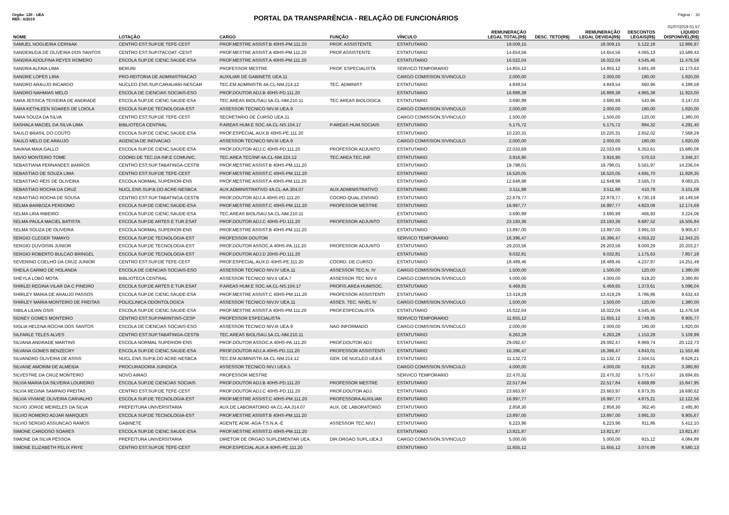Orgão: 120 - UEA Página - 30
PORTAL DA TRANSPARÊNCIA - RELAÇÃO DE FUNCIONÁRIOS
REF.: 6/2019
01/07/2019 01:57
| NOME | LOTAÇÃO | CARGO | FUNÇÃO | VÍNCULO | REMUNERAÇÃO LEGAL TOTAL(R$) | DESC. TETO(R$) | REMUNERAÇÃO LEGAL DEVIDA(R$) | DESCONTOS LEGAIS(R$) | LÍQUIDO DISPONÍVEL(R$) |
| --- | --- | --- | --- | --- | --- | --- | --- | --- | --- |
| SAMUEL NOGUEIRA CERNIAK | CENTRO EST.SUP.DE TEFE-CEST | PROF.MESTRE ASSIST.B 40HS-PM.111.20 | PROF. ASSISTENTE | ESTATUTARIO | 18.009,15 | | 18.009,15 | 5.122,18 | 12.886,97 |
| SANDERLEIA DE OLIVEIRA DOS SANTOS | CENTRO EST.SUP.ITACOAT.-CESIT | PROF.MESTRE ASSIST.A 40HS-PM.111.20 | PROF.ASSISTENTE | ESTATUTARIO | 14.654,56 | | 14.654,56 | 4.065,13 | 10.589,43 |
| SANDRA ADOLFINA REYES ROMERO | ESCOLA SUP.DE CIENC.SAUDE-ESA | PROF.MESTRE ASSIST.A 40HS-PM.111.20 | | ESTATUTARIO | 16.022,04 | | 16.022,04 | 4.545,46 | 11.476,58 |
| SANDRA ALFAIA LIMA | BERURI | PROFESSOR MESTRE | PROF. ESPECIALISTA | SERVICO TEMPORARIO | 14.855,12 | | 14.855,12 | 3.681,49 | 11.173,63 |
| SANDRE LOPES LIRA | PRO-REITORIA DE ADMINISTRACAO | AUXILIAR DE GABINETE UEA.11 | | CARGO COMISSION.S/VINCULO | 2.000,00 | | 2.000,00 | 180,00 | 1.820,00 |
| SANDRO ARAUJO RICARDO | NUCLEO ENS.SUP.CARAUARI-NESCAR | TEC.EM ADMINISTR.4A.CL-NM.214.12 | TEC. ADMINIST | ESTATUTARIO | 4.849,54 | | 4.849,54 | 660,96 | 4.188,58 |
| SANDRO NAHMIAS MELO | ESCOLA DE CIENCIAS SOCIAIS-ESO | PROF.DOUTOR ADJ.B 40HS-PD.111.20 | | ESTATUTARIO | 16.888,38 | | 16.888,38 | 4.965,38 | 11.923,00 |
| SARA JESSICA TEIXEIRA DE ANDRADE | ESCOLA SUP.DE CIENC.SAUDE-ESA | TEC.AREAS BIOL/SAU.5A.CL-NM.210.11 | TEC AREAS BIOLOGICA | ESTATUTARIO | 3.690,99 | | 3.690,99 | 543,96 | 3.147,03 |
| SARA KETHLEEN SOARES DE LOIOLA | ESCOLA SUP.DE TECNOLOGIA-EST | ASSESSOR TECNICO NIV.III UEA.9 | | CARGO COMISSION.S/VINCULO | 2.000,00 | | 2.000,00 | 180,00 | 1.820,00 |
| SARA SOUZA DA SILVA | CENTRO EST.SUP.DE TEFE-CEST | SECRETARIO DE CURSO UEA.11 | | CARGO COMISSION.S/VINCULO | 1.500,00 | | 1.500,00 | 120,00 | 1.380,00 |
| SASHALA MACIEL DA SILVA LIMA | BIBLIOTECA CENTRAL | P.AREAS HUM.E SOC.4A.CL-NS.104.17 | P.AREAS HUM.SOCIAIS | ESTATUTARIO | 5.175,72 | | 5.175,72 | 884,32 | 4.291,40 |
| SAULO BRASIL DO COUTO | ESCOLA SUP.DE CIENC.SAUDE-ESA | PROF.ESPECIAL.AUX.B 40HS-PE.111.20 | | ESTATUTARIO | 10.220,31 | | 10.220,31 | 2.652,02 | 7.568,29 |
| SAULO MELO DE ARAUJO | AGENCIA DE INOVACAO | ASSESSOR TECNICO NIV.III UEA.9 | | CARGO COMISSION.S/VINCULO | 2.000,00 | | 2.000,00 | 180,00 | 1.820,00 |
| SAVANA MAIA GALLO | ESCOLA SUP.DE CIENC.SAUDE-ESA | PROF.DOUTOR ADJ.C 40HS-PD.111.20 | PROFESSOR ADJUNTO | ESTATUTARIO | 22.033,69 | | 22.033,69 | 6.353,61 | 15.680,08 |
| SAVIO MONTEIRO TOME | COORD.DE TEC.DA INF.E COMUNIC. | TEC.AREA TEC/INF.4A.CL-NM.224.12 | TEC.AREA TEC.INF. | ESTATUTARIO | 3.916,90 | | 3.916,90 | 570,53 | 3.346,37 |
| SEBASTIANA FERNANDES BARROS | CENTRO EST.SUP.TABATINGA-CESTB | PROF.MESTRE ASSIST.B 40HS-PM.111.20 | | ESTATUTARIO | 19.798,01 | | 19.798,01 | 5.561,97 | 14.236,04 |
| SEBASTIAO DE SOUZA LIMA | CENTRO EST.SUP.DE TEFE-CEST | PROF.MESTRE ASSIST.C 40HS-PM.111.20 | | ESTATUTARIO | 16.520,05 | | 16.520,05 | 4.691,70 | 11.828,35 |
| SEBASTIAO REIS DE OLIVEIRA | ESCOLA NORMAL SUPERIOR-ENS | PROF.MESTRE ASSIST.A 40HS-PM.111.20 | | ESTATUTARIO | 12.648,98 | | 12.648,98 | 3.565,73 | 9.083,25 |
| SEBASTIAO ROCHA DA CRUZ | NUCL.ENS.SUP.B.DO ACRE-NESBCA | AUX.ADMINISTRATIVO 4A.CL-AA.304.07 | AUX.ADMINISTRATIVO | ESTATUTARIO | 3.511,88 | | 3.511,88 | 410,79 | 3.101,09 |
| SEBASTIAO ROCHA DE SOUSA | CENTRO EST.SUP.TABATINGA-CESTB | PROF.DOUTOR ADJ.A 40HS-PD.111.20 | COORD.QUAL.ENSINO | ESTATUTARIO | 22.879,77 | | 22.879,77 | 6.730,19 | 16.149,58 |
| SELMA BARBOZA PERDOMO | ESCOLA SUP.DE CIENC.SAUDE-ESA | PROF.MESTRE ASSIST.C 40HS-PM.111.20 | PROFESSOR MESTRE | ESTATUTARIO | 16.997,77 | | 16.997,77 | 4.823,08 | 12.174,69 |
| SELMA LIRA RIBEIRO | ESCOLA SUP.DE CIENC.SAUDE-ESA | TEC.AREAS BIOL/SAU.5A.CL-NM.210.11 | | ESTATUTARIO | 3.690,99 | | 3.690,99 | 466,93 | 3.224,06 |
| SELMA PAULA MACIEL BATISTA | ESCOLA SUP.DE ARTES E TUR.ESAT | PROF.DOUTOR ADJ.C 40HS-PD.111.20 | PROFESSOR ADJUNTO | ESTATUTARIO | 23.193,36 | | 23.193,36 | 6.687,52 | 16.505,84 |
| SELMA SOUZA DE OLIVEIRA | ESCOLA NORMAL SUPERIOR-ENS | PROF.MESTRE ASSIST.B 40HS-PM.111.20 | | ESTATUTARIO | 13.897,00 | | 13.897,00 | 3.991,33 | 9.905,67 |
| SERGIO CLEGER TAMAYO | ESCOLA SUP.DE TECNOLOGIA-EST | PROFESSOR DOUTOR | | SERVICO TEMPORARIO | 16.396,47 | | 16.396,47 | 4.053,22 | 12.343,25 |
| SERGIO DUVOISIN JUNIOR | ESCOLA SUP.DE TECNOLOGIA-EST | PROF.DOUTOR ASSOC.A 40HS-PA.111.20 | PROFESSOR ADJUNTO | ESTATUTARIO | 29.203,56 | | 29.203,56 | 9.000,29 | 20.203,27 |
| SERGIO ROBERTO BULCAO BRINGEL | ESCOLA SUP.DE TECNOLOGIA-EST | PROF.DOUTOR ADJ.D 20HS-PD.111.20 | | ESTATUTARIO | 9.032,81 | | 9.032,81 | 1.175,63 | 7.857,18 |
| SEVERINO COELHO DA CRUZ JUNIOR | CENTRO EST.SUP.DE TEFE-CEST | PROF.ESPECIAL.AUX.D 40HS-PE.111.20 | COORD. DE CURSO | ESTATUTARIO | 18.489,46 | | 18.489,46 | 4.237,97 | 14.251,49 |
| SHEILA CARMO DE HOLANDA | ESCOLA DE CIENCIAS SOCIAIS-ESO | ASSESSOR TECNICO NIV.IV UEA.11 | ASSESSOR TEC.N. IV | CARGO COMISSION.S/VINCULO | 1.500,00 | | 1.500,00 | 120,00 | 1.380,00 |
| SHEYLA LOBO MOTA | BIBLIOTECA CENTRAL | ASSESSOR TECNICO NIV.II UEA.7 | ASSESSOR TEC NIV II | CARGO COMISSION.S/VINCULO | 4.000,00 | | 4.000,00 | 619,20 | 3.380,80 |
| SHIRLEI REGINA VILAR DA C PINEIRO | ESCOLA SUP.DE ARTES E TUR.ESAT | P.AREAS HUM.E SOC.4A.CL-NS.104.17 | PROFIS.AREA HUM/SOC. | ESTATUTARIO | 6.469,65 | | 6.469,65 | 1.373,61 | 5.096,04 |
| SHIRLEY MARIA DE ARAUJO PASSOS | ESCOLA SUP.DE CIENC.SAUDE-ESA | PROF.MESTRE ASSIST.C 40HS-PM.111.20 | PROFESSOR ASSISTENTI | ESTATUTARIO | 13.419,29 | | 13.419,29 | 3.786,86 | 9.632,43 |
| SHIRLEY MARIA MONTEIRO DE FREITAS | POLICLINICA ODONTOLOGICA | ASSESSOR TECNICO NIV.IV UEA.11 | ASSES. TEC. NIVEL IV | CARGO COMISSION.S/VINCULO | 1.500,00 | | 1.500,00 | 120,00 | 1.380,00 |
| SIBILA LILIAN OSIS | ESCOLA SUP.DE CIENC.SAUDE-ESA | PROF.MESTRE ASSIST.A 40HS-PM.111.20 | PROF.ESPECIALISTA | ESTATUTARIO | 16.022,04 | | 16.022,04 | 4.545,46 | 11.476,58 |
| SIDNEY GOMES MONTEIRO | CENTRO EST.SUP.PARINTINS-CESP | PROFESSOR ESPECIALISTA | | SERVICO TEMPORARIO | 11.655,12 | | 11.655,12 | 2.749,35 | 8.905,77 |
| SIGLIA HELENA ROCHA DOS SANTOS | ESCOLA DE CIENCIAS SOCIAIS-ESO | ASSESSOR TECNICO NIV.III UEA.9 | NAO INFORMADO | CARGO COMISSION.S/VINCULO | 2.000,00 | | 2.000,00 | 180,00 | 1.820,00 |
| SILFARLE TELES ALVES | CENTRO EST.SUP.TABATINGA-CESTB | TEC.AREAS BIOL/SAU.5A.CL-NM.210.11 | | ESTATUTARIO | 6.263,28 | | 6.263,28 | 1.153,29 | 5.109,99 |
| SILVANA ANDRADE MARTINS | ESCOLA NORMAL SUPERIOR-ENS | PROF.DOUTOR ASSOC.A 40HS-PA.111.20 | PROF.DOUTOR ADJ. | ESTATUTARIO | 29.092,47 | | 29.092,47 | 8.969,74 | 20.122,73 |
| SILVANA GOMES BENZECRY | ESCOLA SUP.DE CIENC.SAUDE-ESA | PROF.DOUTOR ADJ.A 40HS-PD.111.20 | PROFESSOR ASSISTENTI | ESTATUTARIO | 16.396,47 | | 16.396,47 | 4.843,01 | 11.553,46 |
| SILVANDRO OLIVEIRA DE ASSIS | NUCL.ENS.SUP.B.DO ACRE-NESBCA | TEC.EM ADMINISTR.4A.CL-NM.214.12 | GER. DE NUCLEO UEA 6 | ESTATUTARIO | 11.132,72 | | 11.132,72 | 2.504,51 | 8.628,21 |
| SILVANE AMORIM DE ALMEIDA | PROCURADORIA JURIDICA | ASSESSOR TECNICO NIV.I UEA.5 | | CARGO COMISSION.S/VINCULO | 4.000,00 | | 4.000,00 | 619,20 | 3.380,80 |
| SILVESTRE DA CRUZ MONTEIRO | NOVO AIRAO | PROFESSOR MESTRE | | SERVICO TEMPORARIO | 22.470,32 | | 22.470,32 | 5.775,67 | 16.694,65 |
| SILVIA MARIA DA SILVEIRA LOUREIRO | ESCOLA SUP.DE CIENCIAS SOCIAIS | PROF.DOUTOR ADJ.B 40HS-PD.111.20 | PROFESSOR MESTRE | ESTATUTARIO | 22.517,84 | | 22.517,84 | 6.669,89 | 15.847,95 |
| SILVIA REGINA SAMPAIO FREITAS | CENTRO EST.SUP.DE TEFE-CEST | PROF.DOUTOR ADJ.C 40HS-PD.111.20 | PROF.DOUTOR ADJ. | ESTATUTARIO | 23.663,97 | | 23.663,97 | 6.973,35 | 16.690,62 |
| SILVIA VIVIANE OLIVEIRA CARVALHO | ESCOLA SUP.DE TECNOLOGIA-EST | PROF.MESTRE ASSIST.C 40HS-PM.111.20 | PROFESSORA AUXILIAR | ESTATUTARIO | 16.997,77 | | 16.997,77 | 4.875,21 | 12.122,56 |
| SILVIO JORGE MEIRELES DA SILVA | PREFEITURA UNIVERSITARIA | AUX.DE LABORATORIO 4A.CL-AA.314.07 | AUX. DE LABORATORIO | ESTATUTARIO | 2.858,30 | | 2.858,30 | 362,40 | 2.495,90 |
| SILVIO ROMERO ADJAR MARQUES | ESCOLA SUP.DE TECNOLOGIA-EST | PROF.MESTRE ASSIST.B 40HS-PM.111.20 | | ESTATUTARIO | 13.897,00 | | 13.897,00 | 3.991,33 | 9.905,67 |
| SILVIO SERGIO ASSUNCAO RAMOS | GABINETE | AGENTE ADM.-AGA-T.S.N.A.-E | ASSESSOR TEC.NIV.I | ESTATUTARIO | 6.223,96 | | 6.223,96 | 811,86 | 5.412,10 |
| SIMONE CARDOSO SOARES | ESCOLA SUP.DE CIENC.SAUDE-ESA | PROF.MESTRE ASSIST.D 40HS-PM.111.20 | | ESTATUTARIO | 13.821,87 | | 13.821,87 | | 13.821,87 |
| SIMONE DA SILVA PESSOA | PREFEITURA UNIVERSITARIA | DIRETOR DE ORGAO SUPLEMENTAR UEA. | DIR.ORGAO SUPL.UEA.3 | CARGO COMISSION.S/VINCULO | 5.000,00 | | 5.000,00 | 915,12 | 4.084,88 |
| SIMONE ELIZABETH FELIX FRYE | CENTRO EST.SUP.DE TEFE-CEST | PROF.ESPECIAL AUX.A 40HS-PE.111.20 | | ESTATUTARIO | 11.655,12 | | 11.655,12 | 3.074,99 | 8.580,13 |